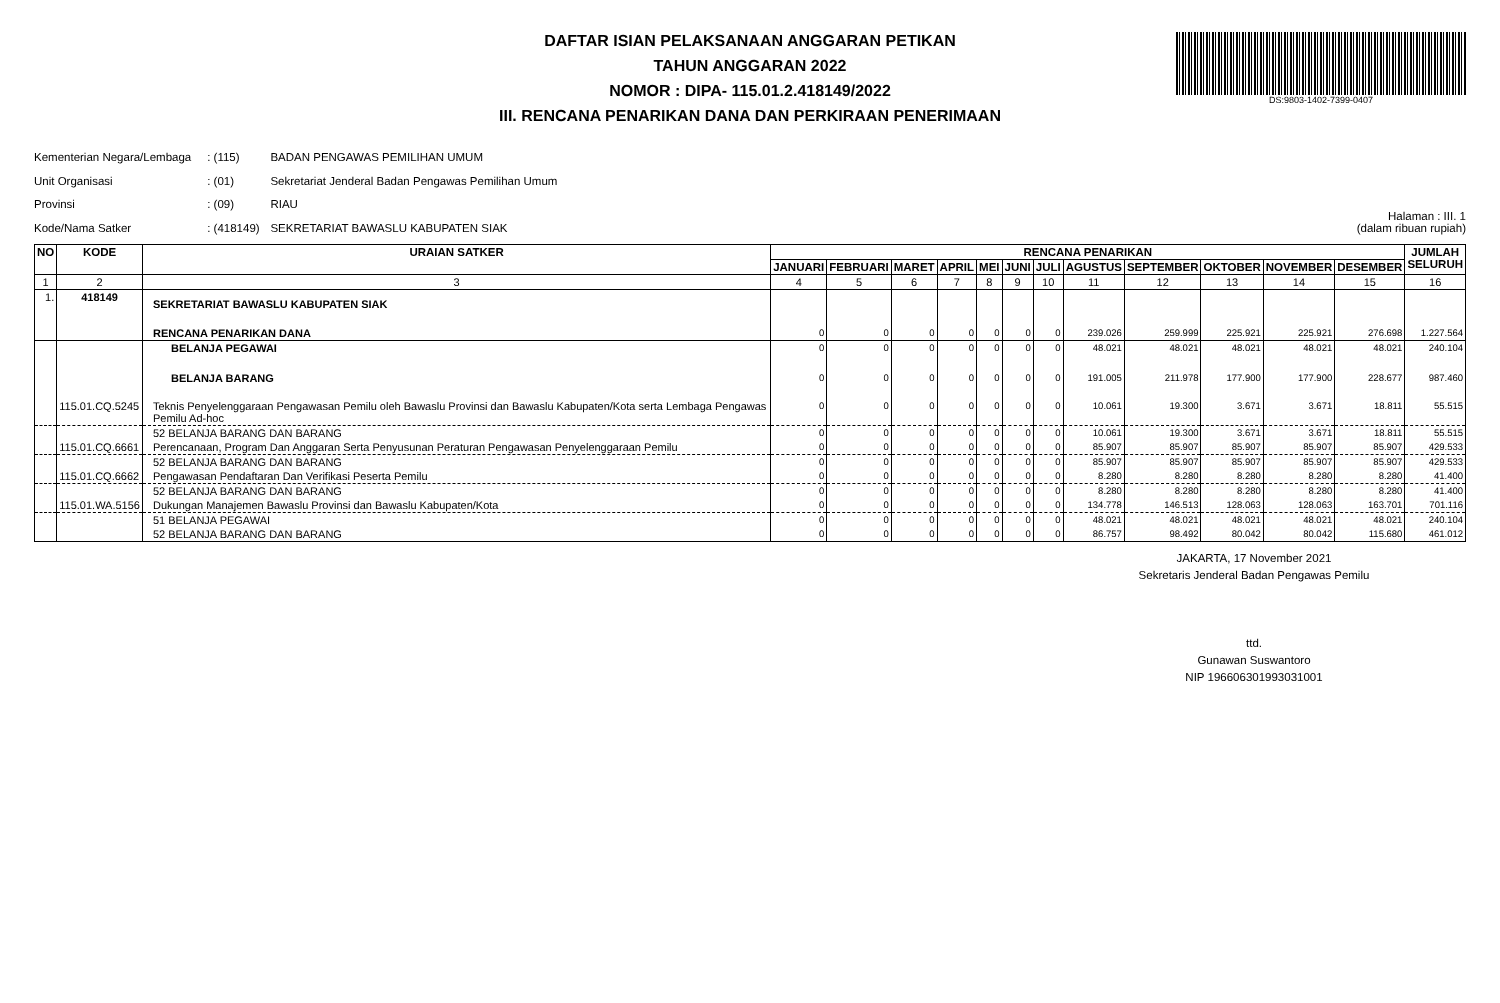DS:9803-1402-7399-0407
DAFTAR ISIAN PELAKSANAAN ANGGARAN PETIKAN
TAHUN ANGGARAN 2022
NOMOR : DIPA- 115.01.2.418149/2022
III. RENCANA PENARIKAN DANA DAN PERKIRAAN PENERIMAAN
Kementerian Negara/Lembaga : (115) BADAN PENGAWAS PEMILIHAN UMUM
Unit Organisasi : (01) Sekretariat Jenderal Badan Pengawas Pemilihan Umum
Provinsi : (09) RIAU
Kode/Nama Satker : (418149) SEKRETARIAT BAWASLU KABUPATEN SIAK
Halaman : III. 1
(dalam ribuan rupiah)
| NO | KODE | URAIAN SATKER | RENCANA PENARIKAN | | | | | | | | | | | | JUMLAH SELURUH |
| --- | --- | --- | --- | --- | --- | --- | --- | --- | --- | --- | --- | --- | --- | --- | --- |
| | | | JANUARI | FEBRUARI | MARET | APRIL | MEI | JUNI | JULI | AGUSTUS | SEPTEMBER | OKTOBER | NOVEMBER | DESEMBER | |
| 1 | 2 | 3 | 4 | 5 | 6 | 7 | 8 | 9 | 10 | 11 | 12 | 13 | 14 | 15 | 16 |
| 1. | 418149 | SEKRETARIAT BAWASLU KABUPATEN SIAK | | | | | | | | | | | | | |
| | | RENCANA PENARIKAN DANA | 0 | 0 | 0 | 0 | 0 | 0 | 0 | 239.026 | 259.999 | 225.921 | 225.921 | 276.698 | 1.227.564 |
| | | BELANJA PEGAWAI | 0 | 0 | 0 | 0 | 0 | 0 | 0 | 48.021 | 48.021 | 48.021 | 48.021 | 48.021 | 240.104 |
| | | BELANJA BARANG | 0 | 0 | 0 | 0 | 0 | 0 | 0 | 191.005 | 211.978 | 177.900 | 177.900 | 228.677 | 987.460 |
| | 115.01.CQ.5245 | Teknis Penyelenggaraan Pengawasan Pemilu oleh Bawaslu Provinsi dan Bawaslu Kabupaten/Kota serta Lembaga Pengawas Pemilu Ad-hoc | 0 | 0 | 0 | 0 | 0 | 0 | 0 | 10.061 | 19.300 | 3.671 | 3.671 | 18.811 | 55.515 |
| | | 52 BELANJA BARANG DAN BARANG | 0 | 0 | 0 | 0 | 0 | 0 | 0 | 10.061 | 19.300 | 3.671 | 3.671 | 18.811 | 55.515 |
| | 115.01.CQ.6661 | Perencanaan, Program Dan Anggaran Serta Penyusunan Peraturan Pengawasan Penyelenggaraan Pemilu | 0 | 0 | 0 | 0 | 0 | 0 | 0 | 85.907 | 85.907 | 85.907 | 85.907 | 85.907 | 429.533 |
| | | 52 BELANJA BARANG DAN BARANG | 0 | 0 | 0 | 0 | 0 | 0 | 0 | 85.907 | 85.907 | 85.907 | 85.907 | 85.907 | 429.533 |
| | 115.01.CQ.6662 | Pengawasan Pendaftaran Dan Verifikasi Peserta Pemilu | 0 | 0 | 0 | 0 | 0 | 0 | 0 | 8.280 | 8.280 | 8.280 | 8.280 | 8.280 | 41.400 |
| | | 52 BELANJA BARANG DAN BARANG | 0 | 0 | 0 | 0 | 0 | 0 | 0 | 8.280 | 8.280 | 8.280 | 8.280 | 8.280 | 41.400 |
| | 115.01.WA.5156 | Dukungan Manajemen Bawaslu Provinsi dan Bawaslu Kabupaten/Kota | 0 | 0 | 0 | 0 | 0 | 0 | 0 | 134.778 | 146.513 | 128.063 | 128.063 | 163.701 | 701.116 |
| | | 51 BELANJA PEGAWAI | 0 | 0 | 0 | 0 | 0 | 0 | 0 | 48.021 | 48.021 | 48.021 | 48.021 | 48.021 | 240.104 |
| | | 52 BELANJA BARANG DAN BARANG | 0 | 0 | 0 | 0 | 0 | 0 | 0 | 86.757 | 98.492 | 80.042 | 80.042 | 115.680 | 461.012 |
JAKARTA, 17 November 2021
Sekretaris Jenderal Badan Pengawas Pemilu
ttd.
Gunawan Suswantoro
NIP 196606301993031001